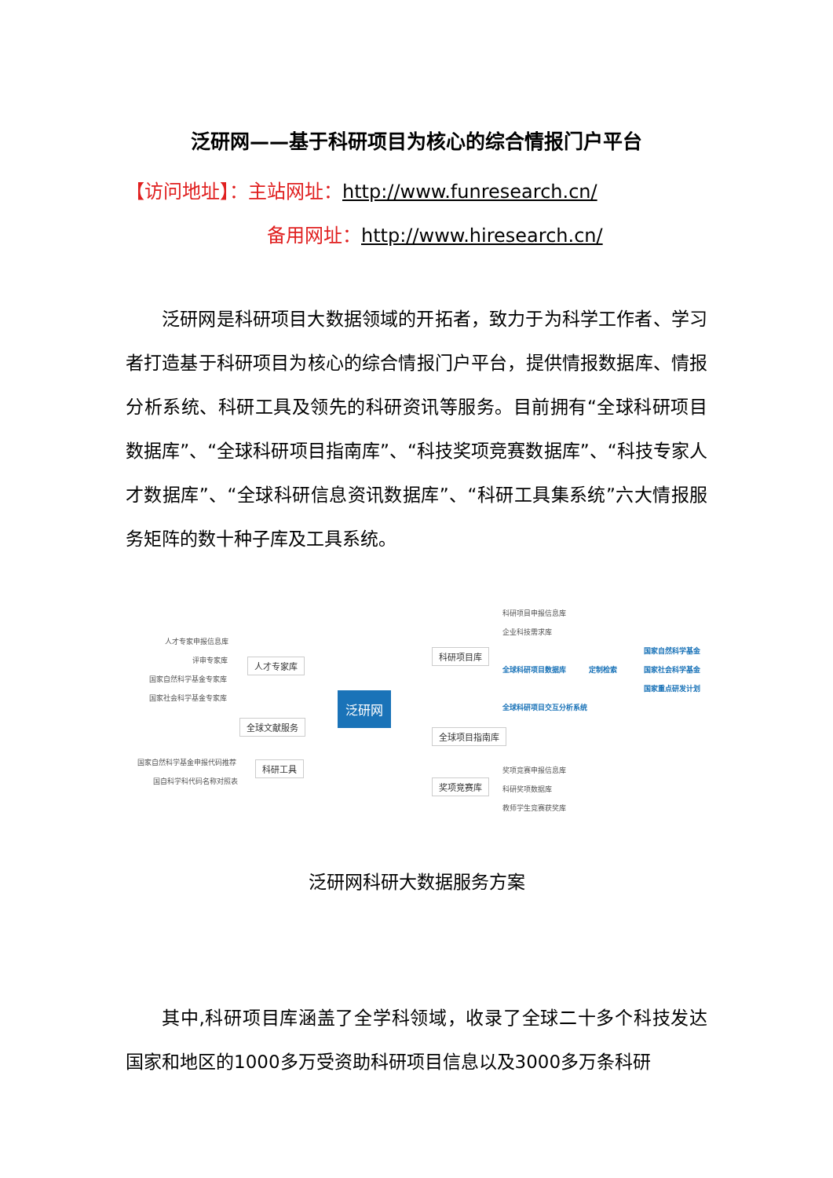泛研网——基于科研项目为核心的综合情报门户平台
【访问地址】：主站网址：http://www.funresearch.cn/
备用网址：http://www.hiresearch.cn/
泛研网是科研项目大数据领域的开拓者，致力于为科学工作者、学习者打造基于科研项目为核心的综合情报门户平台，提供情报数据库、情报分析系统、科研工具及领先的科研资讯等服务。目前拥有“全球科研项目数据库”、“全球科研项目指南库”、“科技奖项竞赛数据库”、“科技专家人才数据库”、“全球科研信息资讯数据库”、“科研工具集系统”六大情报服务矩阵的数十种子库及工具系统。
科研项目申报信息库
企业科技需求库
科研项目库
全球科研项目数据库 定制检索
国家自然科学基金
国家社会科学基金
国家重点研发计划
全球科研项目交互分析系统
人才专家申报信息库
评审专家库
国家自然科学基金专家库
国家社会科学基金专家库
人才专家库
泛研网
全球文献服务
全球项目指南库
国家自然科学基金申报代码推荐
国自科学科代码名称对照表
科研工具 奖项竞赛申报信息库
奖项竞赛库
科研奖项数据库
教师学生竞赛获奖库
泛研网科研大数据服务方案
其中,科研项目库涵盖了全学科领域，收录了全球二十多个科技发达国家和地区的1000多万受资助科研项目信息以及3000多万条科研